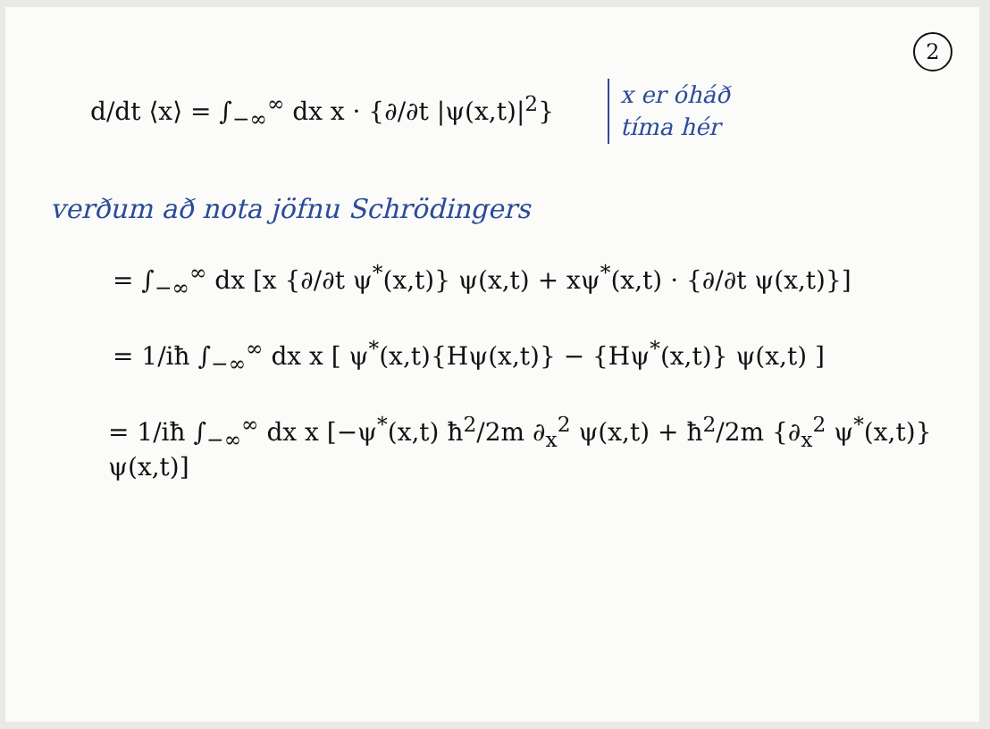2
d/dt ⟨x⟩ = ∫<sub>−∞</sub><sup>∞</sup> dx x · {∂/∂t |ψ(x,t)|<sup>2</sup>}
x er óháð
tíma hér
verðum að nota jöfnu Schrödingers
= ∫<sub>−∞</sub><sup>∞</sup> dx [x {∂/∂t ψ<sup>*</sup>(x,t)} ψ(x,t) + xψ<sup>*</sup>(x,t) · {∂/∂t ψ(x,t)}]
= 1/iħ ∫<sub>−∞</sub><sup>∞</sup> dx x [ ψ<sup>*</sup>(x,t){Hψ(x,t)} − {Hψ<sup>*</sup>(x,t)} ψ(x,t) ]
= 1/iħ ∫<sub>−∞</sub><sup>∞</sup> dx x [−ψ<sup>*</sup>(x,t) ħ<sup>2</sup>/2m ∂<sub>x</sub><sup>2</sup> ψ(x,t) + ħ<sup>2</sup>/2m {∂<sub>x</sub><sup>2</sup> ψ<sup>*</sup>(x,t)} ψ(x,t)]